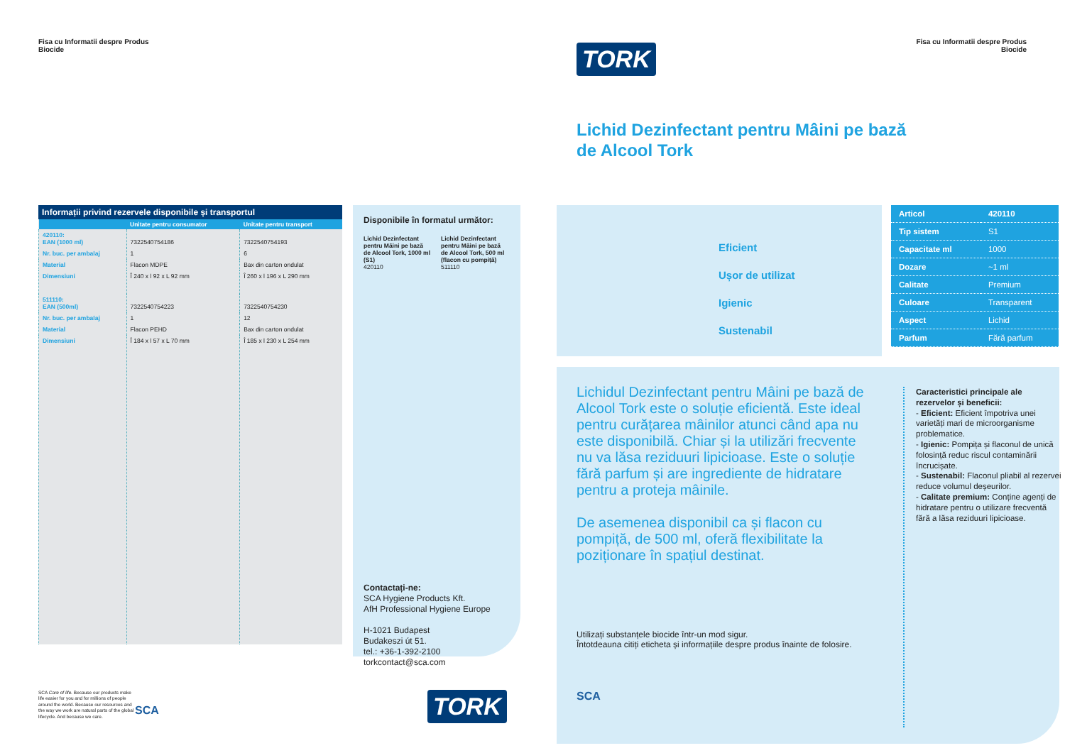Fisa cu Informatii despre Produs
Biocide
Fisa cu Informatii despre Produs
Biocide
TORK
Lichid Dezinfectant pentru Mâini pe bază
de Alcool Tork
Informații privind rezervele disponibile și transportul
| | Unitate pentru consumator | Unitate pentru transport |
| --- | --- | --- |
| 420110: EAN (1000 ml) | 7322540754186 | 7322540754193 |
| Nr. buc. per ambalaj | 1 | 6 |
| Material | Flacon MDPE | Bax din carton ondulat |
| Dimensiuni | Î 240 x l 92 x L 92 mm | Î 260 x l 196 x L 290 mm |
| 511110: EAN (500ml) | 7322540754223 | 7322540754230 |
| Nr. buc. per ambalaj | 1 | 12 |
| Material | Flacon PEHD | Bax din carton ondulat |
| Dimensiuni | Î 184 x l 57 x L 70 mm | Î 185 x l 230 x L 254 mm |
Disponibile în formatul următor:
Lichid Dezinfectant pentru Mâini pe bază de Alcool Tork, 1000 ml (S1)
420110
Lichid Dezinfectant pentru Mâini pe bază de Alcool Tork, 500 ml (flacon cu pompiță)
511110
Contactați-ne:
SCA Hygiene Products Kft.
AfH Professional Hygiene Europe
H-1021 Budapest
Budakeszi út 51.
tel.: +36-1-392-2100
torkcontact@sca.com
Eficient
Ușor de utilizat
Igienic
Sustenabil
| Articol | 420110 |
| Tip sistem | S1 |
| Capacitate ml | 1000 |
| Dozare | ~1 ml |
| Calitate | Premium |
| Culoare | Transparent |
| Aspect | Lichid |
| Parfum | Fără parfum |
Lichidul Dezinfectant pentru Mâini pe bază de Alcool Tork este o soluție eficientă. Este ideal pentru curățarea mâinilor atunci când apa nu este disponibilă. Chiar și la utilizări frecvente nu va lăsa reziduuri lipicioase. Este o soluție fără parfum și are ingrediente de hidratare pentru a proteja mâinile.
De asemenea disponibil ca și flacon cu pompiță, de 500 ml, oferă flexibilitate la poziționare în spațiul destinat.
Utilizați substanțele biocide într-un mod sigur.
Întotdeauna citiți eticheta și informațiile despre produs înainte de folosire.
SCA
Caracteristici principale ale rezervelor și beneficii:
- Eficient: Eficient împotriva unei varietăți mari de microorganisme problematice.
- Igienic: Pompița și flaconul de unică folosință reduc riscul contaminării încrucișate.
- Sustenabil: Flaconul pliabil al rezervei reduce volumul deșeurilor.
- Calitate premium: Conține agenți de hidratare pentru o utilizare frecventă fără a lăsa reziduuri lipicioase.
SCA Care of life. Because our products make life easier for you and for millions of people around the world. Because our resources and the way we work are natural parts of the global lifecycle. And because we care.
SCA
TORK